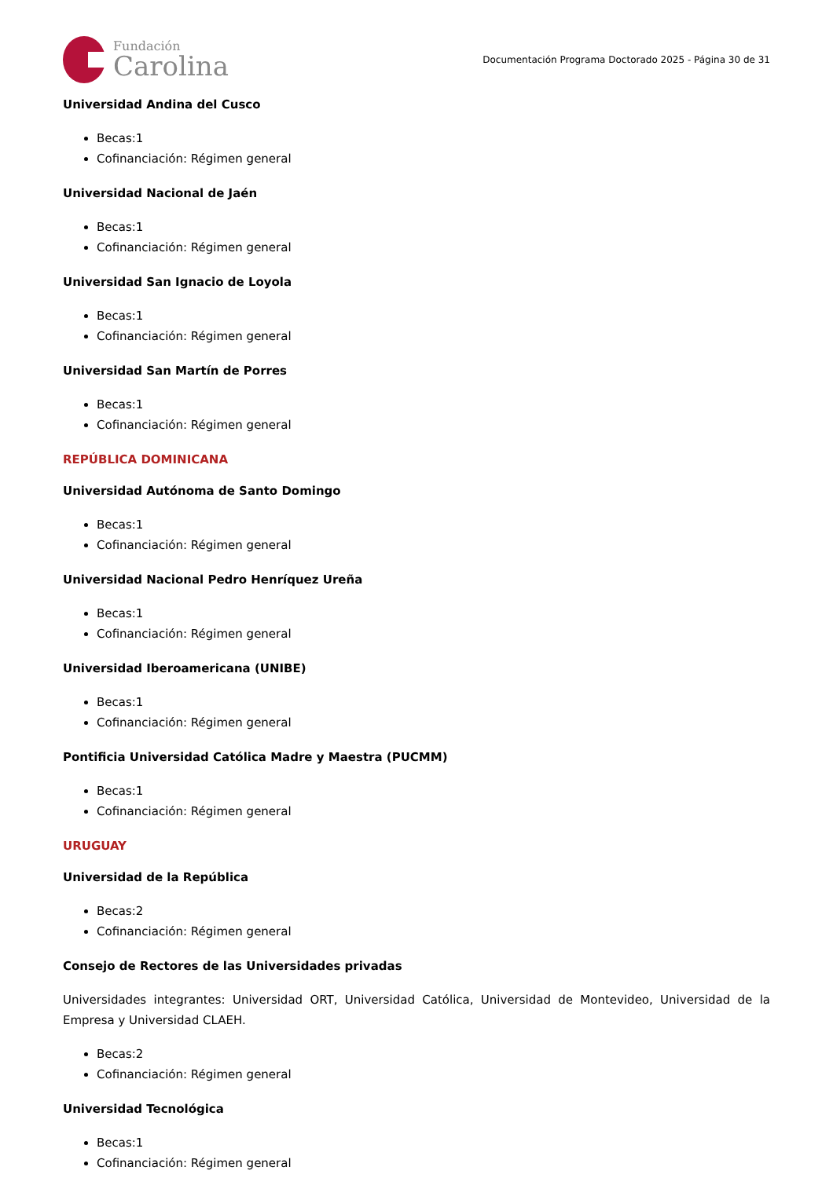Fundación
Carolina
Documentación Programa Doctorado 2025 - Página 30 de 31
Universidad Andina del Cusco
Becas:1
Cofinanciación: Régimen general
Universidad Nacional de Jaén
Becas:1
Cofinanciación: Régimen general
Universidad San Ignacio de Loyola
Becas:1
Cofinanciación: Régimen general
Universidad San Martín de Porres
Becas:1
Cofinanciación: Régimen general
REPÚBLICA DOMINICANA
Universidad Autónoma de Santo Domingo
Becas:1
Cofinanciación: Régimen general
Universidad Nacional Pedro Henríquez Ureña
Becas:1
Cofinanciación: Régimen general
Universidad Iberoamericana (UNIBE)
Becas:1
Cofinanciación: Régimen general
Pontificia Universidad Católica Madre y Maestra (PUCMM)
Becas:1
Cofinanciación: Régimen general
URUGUAY
Universidad de la República
Becas:2
Cofinanciación: Régimen general
Consejo de Rectores de las Universidades privadas
Universidades integrantes: Universidad ORT, Universidad Católica, Universidad de Montevideo, Universidad de la Empresa y Universidad CLAEH.
Becas:2
Cofinanciación: Régimen general
Universidad Tecnológica
Becas:1
Cofinanciación: Régimen general